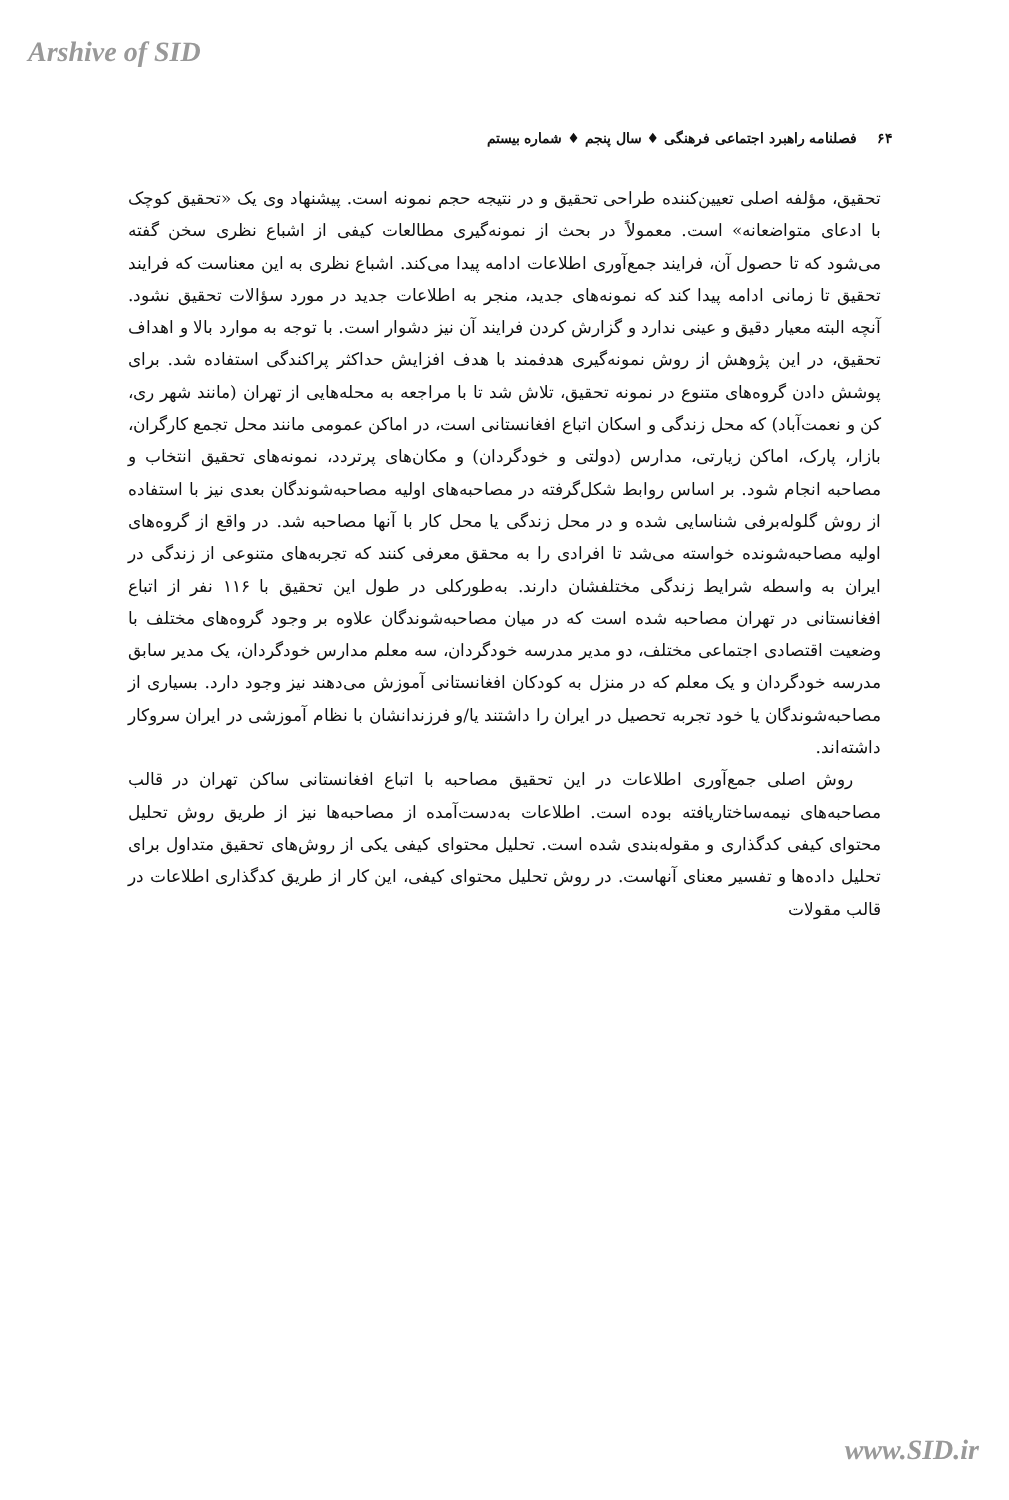Arshive of SID
۶۴ فصلنامه راهبرد اجتماعی فرهنگی ♦ سال پنجم ♦ شماره بیستم
تحقیق، مؤلفه اصلی تعیین‌کننده طراحی تحقیق و در نتیجه حجم نمونه است. پیشنهاد وی یک «تحقیق کوچک با ادعای متواضعانه» است. معمولاً در بحث از نمونه‌گیری مطالعات کیفی از اشباع نظری سخن گفته می‌شود که تا حصول آن، فرایند جمع‌آوری اطلاعات ادامه پیدا می‌کند. اشباع نظری به این معناست که فرایند تحقیق تا زمانی ادامه پیدا کند که نمونه‌های جدید، منجر به اطلاعات جدید در مورد سؤالات تحقیق نشود. آنچه البته معیار دقیق و عینی ندارد و گزارش کردن فرایند آن نیز دشوار است. با توجه به موارد بالا و اهداف تحقیق، در این پژوهش از روش نمونه‌گیری هدفمند با هدف افزایش حداکثر پراکندگی استفاده شد. برای پوشش دادن گروه‌های متنوع در نمونه تحقیق، تلاش شد تا با مراجعه به محله‌هایی از تهران (مانند شهر ری، کن و نعمت‌آباد) که محل زندگی و اسکان اتباع افغانستانی است، در اماکن عمومی مانند محل تجمع کارگران، بازار، پارک، اماکن زیارتی، مدارس (دولتی و خودگردان) و مکان‌های پرتردد، نمونه‌های تحقیق انتخاب و مصاحبه انجام شود. بر اساس روابط شکل‌گرفته در مصاحبه‌های اولیه مصاحبه‌شوندگان بعدی نیز با استفاده از روش گلوله‌برفی شناسایی شده و در محل زندگی یا محل کار با آنها مصاحبه شد. در واقع از گروه‌های اولیه مصاحبه‌شونده خواسته می‌شد تا افرادی را به محقق معرفی کنند که تجربه‌های متنوعی از زندگی در ایران به واسطه شرایط زندگی مختلفشان دارند. به‌طورکلی در طول این تحقیق با ۱۱۶ نفر از اتباع افغانستانی در تهران مصاحبه شده است که در میان مصاحبه‌شوندگان علاوه بر وجود گروه‌های مختلف با وضعیت اقتصادی اجتماعی مختلف، دو مدیر مدرسه خودگردان، سه معلم مدارس خودگردان، یک مدیر سابق مدرسه خودگردان و یک معلم که در منزل به کودکان افغانستانی آموزش می‌دهند نیز وجود دارد. بسیاری از مصاحبه‌شوندگان یا خود تجربه تحصیل در ایران را داشتند یا/و فرزندانشان با نظام آموزشی در ایران سروکار داشته‌اند.
روش اصلی جمع‌آوری اطلاعات در این تحقیق مصاحبه با اتباع افغانستانی ساکن تهران در قالب مصاحبه‌های نیمه‌ساختاریافته بوده است. اطلاعات به‌دست‌آمده از مصاحبه‌ها نیز از طریق روش تحلیل محتوای کیفی کدگذاری و مقوله‌بندی شده است. تحلیل محتوای کیفی یکی از روش‌های تحقیق متداول برای تحلیل داده‌ها و تفسیر معنای آنهاست. در روش تحلیل محتوای کیفی، این کار از طریق کدگذاری اطلاعات در قالب مقولات
www.SID.ir